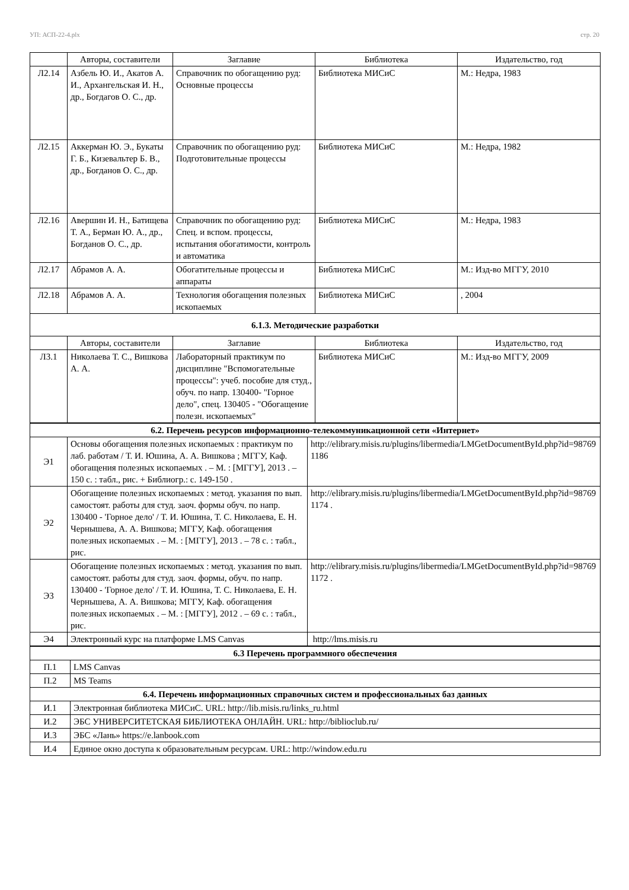УП: АСП-22-4.plx стр. 20
| | Авторы, составители | Заглавие | Библиотека | Издательство, год |
| --- | --- | --- | --- | --- |
| Л2.14 | Азбель Ю. И., Акатов А. И., Архангельская И. Н., др., Богдагов О. С., др. | Справочник по обогащению руд: Основные процессы | Библиотека МИСиС | М.: Недра, 1983 |
| Л2.15 | Аккерман Ю. Э., Букаты Г. Б., Кизевальтер Б. В., др., Богданов О. С., др. | Справочник по обогащению руд: Подготовительные процессы | Библиотека МИСиС | М.: Недра, 1982 |
| Л2.16 | Авершин И. Н., Батищева Т. А., Берман Ю. А., др., Богданов О. С., др. | Справочник по обогащению руд: Спец. и вспом. процессы, испытания обогатимости, контроль и автоматика | Библиотека МИСиС | М.: Недра, 1983 |
| Л2.17 | Абрамов А. А. | Обогатительные процессы и аппараты | Библиотека МИСиС | М.: Изд-во МГГУ, 2010 |
| Л2.18 | Абрамов А. А. | Технология обогащения полезных ископаемых | Библиотека МИСиС | , 2004 |
| 6.1.3. Методические разработки | | | | |
| | Авторы, составители | Заглавие | Библиотека | Издательство, год |
| Л3.1 | Николаева Т. С., Вишкова А. А. | Лабораторный практикум по дисциплине "Вспомогательные процессы": учеб. пособие для студ., обуч. по напр. 130400- "Горное дело", спец. 130405 - "Обогащение полезн. ископаемых" | Библиотека МИСиС | М.: Изд-во МГГУ, 2009 |
| 6.2. Перечень ресурсов информационно-телекоммуникационной сети «Интернет» | | |
| Э1 | Основы обогащения полезных ископаемых : практикум по лаб. работам / Т. И. Юшина, А. А. Вишкова ; МГГУ, Каф. обогащения полезных ископаемых . – М. : [МГГУ], 2013 . – 150 с. : табл., рис. + Библиогр.: с. 149-150 . | http://elibrary.misis.ru/plugins/libermedia/LMGetDocumentById.php?id=987691186 |
| Э2 | Обогащение полезных ископаемых : метод. указания по вып. самостоят. работы для студ. заоч. формы обуч. по напр. 130400 - 'Горное дело' / Т. И. Юшина, Т. С. Николаева, Е. Н. Чернышева, А. А. Вишкова; МГГУ, Каф. обогащения полезных ископаемых . – М. : [МГГУ], 2013 . – 78 с. : табл., рис. | http://elibrary.misis.ru/plugins/libermedia/LMGetDocumentById.php?id=987691174 . |
| Э3 | Обогащение полезных ископаемых : метод. указания по вып. самостоят. работы для студ. заоч. формы, обуч. по напр. 130400 - 'Горное дело' / Т. И. Юшина, Т. С. Николаева, Е. Н. Чернышева, А. А. Вишкова; МГГУ, Каф. обогащения полезных ископаемых . – М. : [МГГУ], 2012 . – 69 с. : табл., рис. | http://elibrary.misis.ru/plugins/libermedia/LMGetDocumentById.php?id=987691172 . |
| Э4 | Электронный курс на платформе LMS Canvas | http://lms.misis.ru |
| 6.3 Перечень программного обеспечения | |
| П.1 | LMS Canvas |
| П.2 | MS Teams |
| 6.4. Перечень информационных справочных систем и профессиональных баз данных | |
| И.1 | Электронная библиотека МИСиС. URL: http://lib.misis.ru/links_ru.html |
| И.2 | ЭБС УНИВЕРСИТЕТСКАЯ БИБЛИОТЕКА ОНЛАЙН. URL: http://biblioclub.ru/ |
| И.3 | ЭБС «Лань» https://e.lanbook.com |
| И.4 | Единое окно доступа к образовательным ресурсам. URL: http://window.edu.ru |